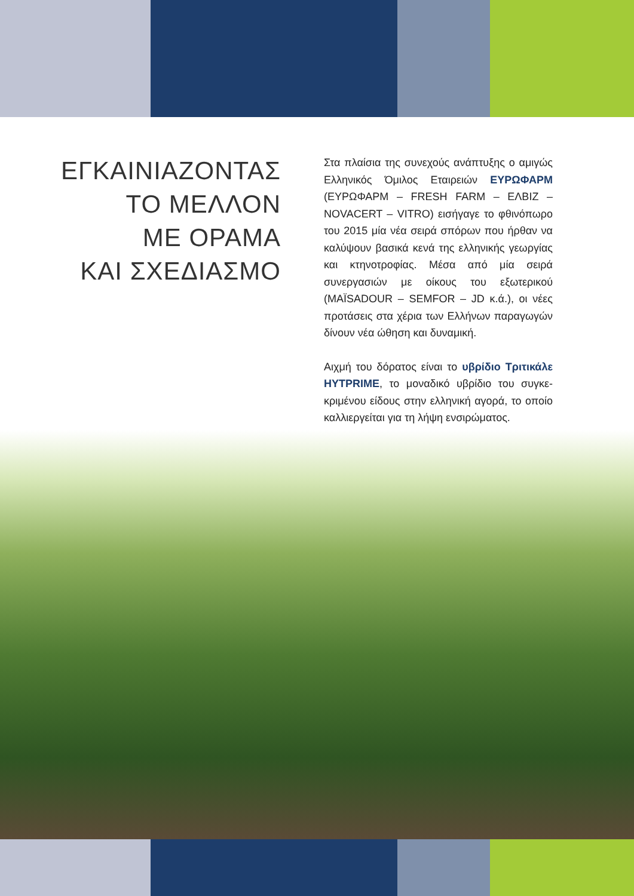ΕΓΚΑΙΝΙΑΖΟΝΤΑΣ
ΤΟ ΜΕΛΛΟΝ
ΜΕ ΟΡΑΜΑ
ΚΑΙ ΣΧΕΔΙΑΣΜΟ
Στα πλαίσια της συνεχούς ανάπτυξης ο αμιγώς Ελληνικός Όμιλος Εταιρειών ΕΥΡΩΦΑΡΜ (ΕΥΡΩΦΑΡΜ – FRESH FARM – ΕΛΒΙΖ – NOVACERT – VITRO) εισήγαγε το φθινόπωρο του 2015 μία νέα σειρά σπόρων που ήρθαν να καλύψουν βασικά κενά της ελληνικής γεωργίας και κτηνοτροφίας. Μέσα από μία σειρά συνεργασιών με οίκους του εξωτερικού (MAÏSADOUR – SEMFOR – JD κ.ά.), οι νέες προτάσεις στα χέρια των Ελλήνων παραγωγών δίνουν νέα ώθηση και δυναμική.
Αιχμή του δόρατος είναι το υβρίδιο Τριτικάλε HYTPRIME, το μοναδικό υβρίδιο του συγκε-κριμένου είδους στην ελληνική αγορά, το οποίο καλλιεργείται για τη λήψη ενσιρώματος.